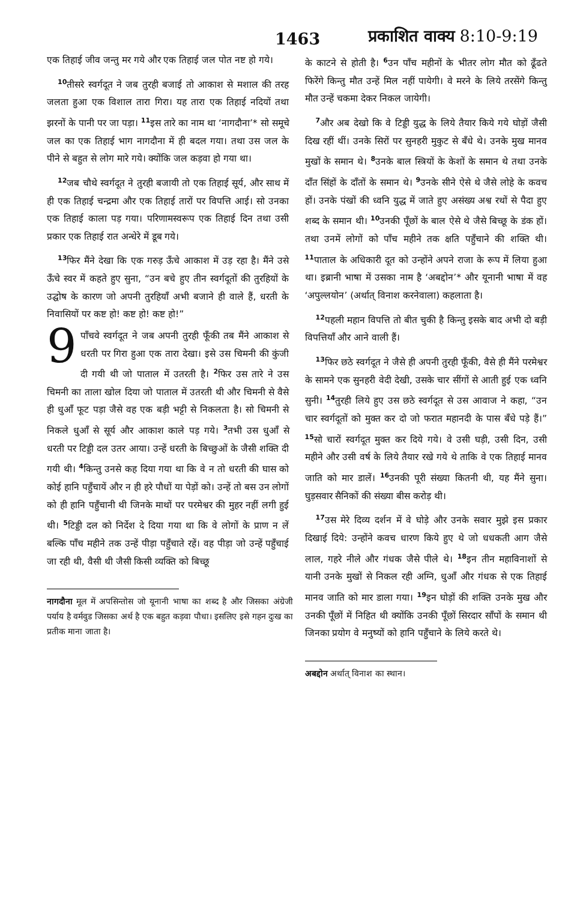1463 प्रकाशित वाक्य 8:10-9:19
एक तिहाई जीव जन्तु मर गये और एक तिहाई जल पोत नष्ट हो गये।
<sup>10</sup> तीसरे स्वर्गदूत ने जब तुरही बजाई तो आकाश से मशाल की तरह जलता हुआ एक विशाल तारा गिरा। यह तारा एक तिहाई नदियों तथा झरनों के पानी पर जा पड़ा। <sup>11</sup>इस तारे का नाम था ‘नागदौना’* सो समूचे जल का एक तिहाई भाग नागदौना में ही बदल गया। तथा उस जल के पीने से बहुत से लोग मारे गये। क्योंकि जल कड़वा हो गया था।
<sup>12</sup> जब चौथे स्वर्गदूत ने तुरही बजायी तो एक तिहाई सूर्य, और साथ में ही एक तिहाई चन्द्रमा और एक तिहाई तारों पर विपत्ति आई। सो उनका एक तिहाई काला पड़ गया। परिणामस्वरूप एक तिहाई दिन तथा उसी प्रकार एक तिहाई रात अन्धेरे में डूब गये।
<sup>13</sup> फिर मैंने देखा कि एक गरुड़ ऊँचे आकाश में उड़ रहा है। मैंने उसे ऊँचे स्वर में कहते हुए सुना, “उन बचे हुए तीन स्वर्गदूतों की तुरहियों के उद्घोष के कारण जो अपनी तुरहियाँ अभी बजाने ही वाले हैं, धरती के निवासियों पर कष्ट हो! कष्ट हो! कष्ट हो!”
9 पाँचवे स्वर्गदूत ने जब अपनी तुरही फूँकी तब मैंने आकाश से धरती पर गिरा हुआ एक तारा देखा। इसे उस चिमनी की कुंजी दी गयी थी जो पाताल में उतरती है। <sup>2</sup>फिर उस तारे ने उस चिमनी का ताला खोल दिया जो पाताल में उतरती थी और चिमनी से वैसे ही धुआँ फूट पड़ा जैसे वह एक बड़ी भट्टी से निकलता है। सो चिमनी से निकले धुआँ से सूर्य और आकाश काले पड़ गये। <sup>3</sup>तभी उस धुआँ से धरती पर टिड्डी दल उतर आया। उन्हें धरती के बिच्छुओं के जैसी शक्ति दी गयी थी। <sup>4</sup>किन्तु उनसे कह दिया गया था कि वे न तो धरती की घास को कोई हानि पहुँचायें और न ही हरे पौधों या पेड़ों को। उन्हें तो बस उन लोगों को ही हानि पहुँचानी थी जिनके माथों पर परमेश्वर की मुहर नहीं लगी हुई थी। <sup>5</sup>टिड्डी दल को निर्देश दे दिया गया था कि वे लोगों के प्राण न लें बल्कि पाँच महीने तक उन्हें पीड़ा पहुँचाते रहें। वह पीड़ा जो उन्हें पहुँचाई जा रही थी, वैसी थी जैसी किसी व्यक्ति को बिच्छू
नागदौना मूल में अपसिन्तोस जो यूनानी भाषा का शब्द है और जिसका अंग्रेजी पर्याय है वर्मवुड जिसका अर्थ है एक बहुत कड़वा पौधा। इसलिए इसे गहन दुःख का प्रतीक माना जाता है।
के काटने से होती है। <sup>6</sup>उन पाँच महीनों के भीतर लोग मौत को ढूँढते फिरेंगे किन्तु मौत उन्हें मिल नहीं पायेगी। वे मरने के लिये तरसेंगे किन्तु मौत उन्हें चकमा देकर निकल जायेगी।
<sup>7</sup> और अब देखो कि वे टिड्डी युद्ध के लिये तैयार किये गये घोड़ों जैसी दिख रहीं थीं। उनके सिरों पर सुनहरी मुकुट से बँधे थे। उनके मुख मानव मुखों के समान थे। <sup>8</sup>उनके बाल स्त्रियों के केशों के समान थे तथा उनके दाँत सिंहों के दाँतों के समान थे। <sup>9</sup>उनके सीने ऐसे थे जैसे लोहे के कवच हों। उनके पंखों की ध्वनि युद्ध में जाते हुए असंख्य अश्व रथों से पैदा हुए शब्द के समान थी। <sup>10</sup>उनकी पूँछों के बाल ऐसे थे जैसे बिच्छू के डंक हों। तथा उनमें लोगों को पाँच महीने तक क्षति पहुँचाने की शक्ति थी। <sup>11</sup>पाताल के अधिकारी दूत को उन्होंने अपने राजा के रूप में लिया हुआ था। इब्रानी भाषा में उसका नाम है ‘अबद्दोन’* और यूनानी भाषा में वह ‘अपुल्लयोन’ (अर्थात् विनाश करनेवाला) कहलाता है।
<sup>12</sup> पहली महान विपत्ति तो बीत चुकी है किन्तु इसके बाद अभी दो बड़ी विपत्तियाँ और आने वाली हैं।
<sup>13</sup> फिर छठे स्वर्गदूत ने जैसे ही अपनी तुरही फूँकी, वैसे ही मैंने परमेश्वर के सामने एक सुनहरी वेदी देखी, उसके चार सींगों से आती हुई एक ध्वनि सुनी। <sup>14</sup>तुरही लिये हुए उस छठे स्वर्गदूत से उस आवाज ने कहा, “उन चार स्वर्गदूतों को मुक्त कर दो जो फरात महानदी के पास बँधे पड़े हैं।” <sup>15</sup>सो चारों स्वर्गदूत मुक्त कर दिये गये। वे उसी घड़ी, उसी दिन, उसी महीने और उसी वर्ष के लिये तैयार रखे गये थे ताकि वे एक तिहाई मानव जाति को मार डालें। <sup>16</sup>उनकी पूरी संख्या कितनी थी, यह मैंने सुना। घुड़सवार सैनिकों की संख्या बीस करोड़ थी।
<sup>17</sup> उस मेरे दिव्य दर्शन में वे घोड़े और उनके सवार मुझे इस प्रकार दिखाई दिये: उन्होंने कवच धारण किये हुए थे जो धधकती आग जैसे लाल, गहरे नीले और गंधक जैसे पीले थे। <sup>18</sup>इन तीन महाविनाशों से यानी उनके मुखों से निकल रही अग्नि, धुआँ और गंधक से एक तिहाई मानव जाति को मार डाला गया। <sup>19</sup>इन घोड़ों की शक्ति उनके मुख और उनकी पूँछों में निहित थी क्योंकि उनकी पूँछों सिरदार साँपों के समान थी जिनका प्रयोग वे मनुष्यों को हानि पहुँचाने के लिये करते थे।
अबद्दोन अर्थात् विनाश का स्थान।